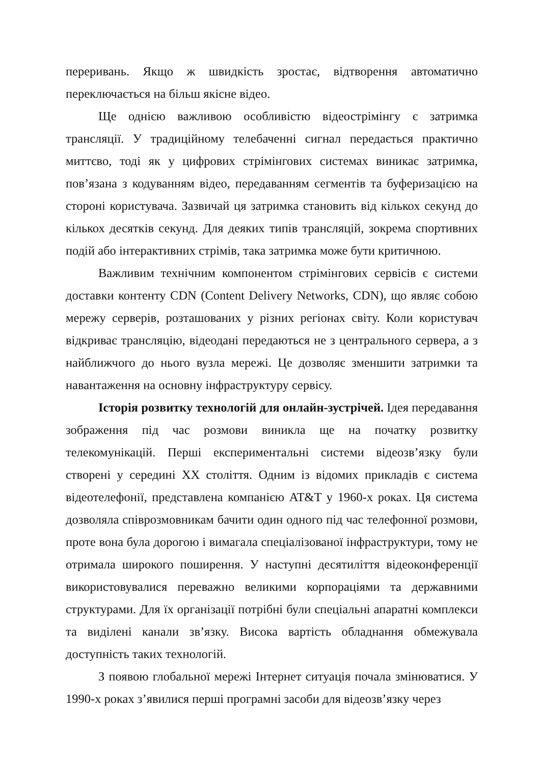переривань. Якщо ж швидкість зростає, відтворення автоматично переключається на більш якісне відео.
Ще однією важливою особливістю відеострімінгу є затримка трансляції. У традиційному телебаченні сигнал передається практично миттєво, тоді як у цифрових стрімінгових системах виникає затримка, пов’язана з кодуванням відео, передаванням сегментів та буферизацією на стороні користувача. Зазвичай ця затримка становить від кількох секунд до кількох десятків секунд. Для деяких типів трансляцій, зокрема спортивних подій або інтерактивних стрімів, така затримка може бути критичною.
Важливим технічним компонентом стрімінгових сервісів є системи доставки контенту CDN (Content Delivery Networks, CDN), що являє собою мережу серверів, розташованих у різних регіонах світу. Коли користувач відкриває трансляцію, відеодані передаються не з центрального сервера, а з найближчого до нього вузла мережі. Це дозволяє зменшити затримки та навантаження на основну інфраструктуру сервісу.
Історія розвитку технологій для онлайн-зустрічей. Ідея передавання зображення під час розмови виникла ще на початку розвитку телекомунікацій. Перші експериментальні системи відеозв’язку були створені у середині XX століття. Одним із відомих прикладів є система відеотелефонії, представлена компанією AT&T у 1960-х роках. Ця система дозволяла співрозмовникам бачити один одного під час телефонної розмови, проте вона була дорогою і вимагала спеціалізованої інфраструктури, тому не отримала широкого поширення. У наступні десятиліття відеоконференції використовувалися переважно великими корпораціями та державними структурами. Для їх організації потрібні були спеціальні апаратні комплекси та виділені канали зв’язку. Висока вартість обладнання обмежувала доступність таких технологій.
З появою глобальної мережі Інтернет ситуація почала змінюватися. У 1990-х роках з’явилися перші програмні засоби для відеозв’язку через